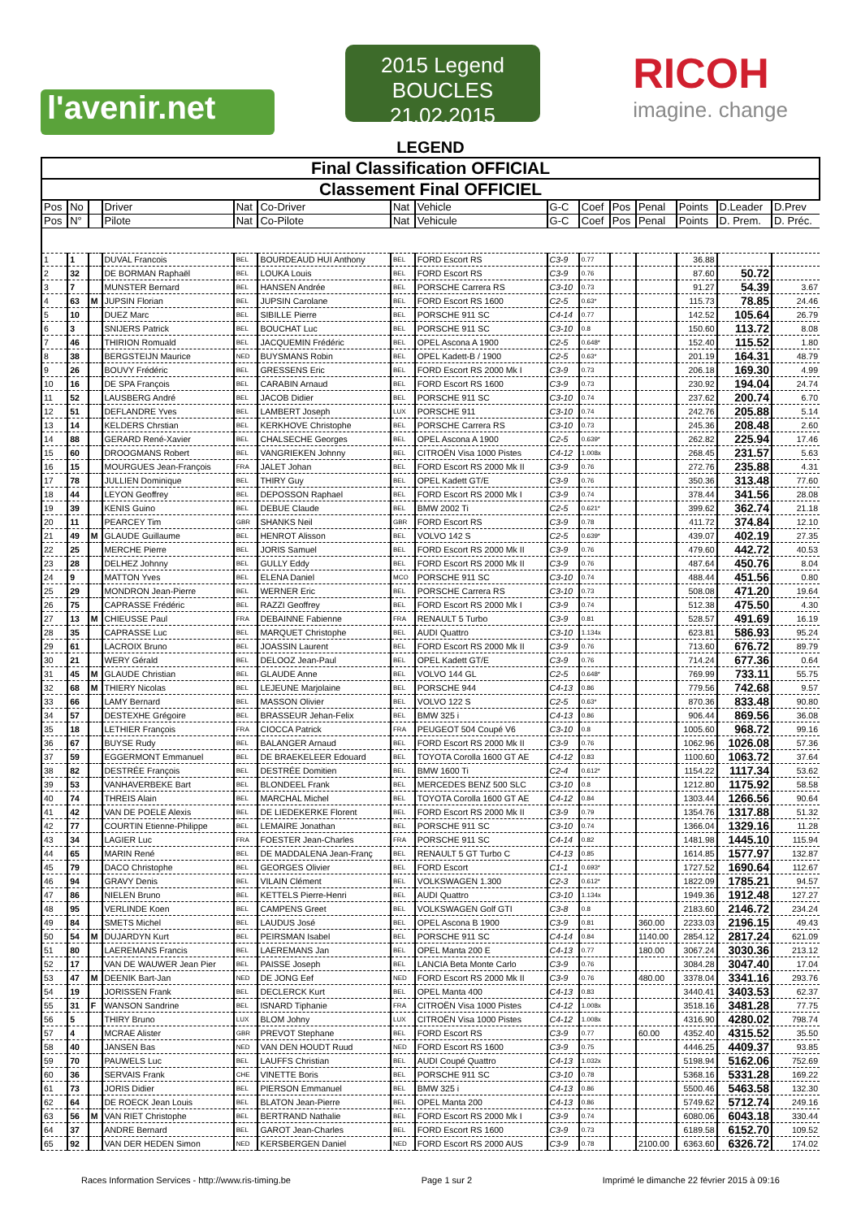l'avenir.net
2015 Legend
BOUCLES 21.02.2015
RICOH
imagine. change
LEGEND
| Final Classification OFFICIAL | | | | | | | | | | | | | | |
| Classement Final OFFICIEL | | | | | | | | | | | | | | |
| Pos | No | | Driver | Nat | Co-Driver | Nat | Vehicle | G-C | Coef | Pos | Penal | Points | D.Leader | D.Prev |
| Pos | N° | | Pilote | Nat | Co-Pilote | Nat | Vehicule | G-C | Coef | Pos | Penal | Points | D. Prem. | D. Préc. |
| 1 | 1 | | DUVAL Francois | BEL | BOURDEAUD HUI Anthony | BEL | FORD Escort RS | C3-9 | 0.77 | | | 36.88 | | |
| 2 | 32 | | DE BORMAN Raphaël | BEL | LOUKA Louis | BEL | FORD Escort RS | C3-9 | 0.76 | | | 87.60 | 50.72 | |
| 3 | 7 | | MUNSTER Bernard | BEL | HANSEN Andrée | BEL | PORSCHE Carrera RS | C3-10 | 0.73 | | | 91.27 | 54.39 | 3.67 |
| 4 | 63 | M | JUPSIN Florian | BEL | JUPSIN Carolane | BEL | FORD Escort RS 1600 | C2-5 | 0.63* | | | 115.73 | 78.85 | 24.46 |
| 5 | 10 | | DUEZ Marc | BEL | SIBILLE Pierre | BEL | PORSCHE 911 SC | C4-14 | 0.77 | | | 142.52 | 105.64 | 26.79 |
| 6 | 3 | | SNIJERS Patrick | BEL | BOUCHAT Luc | BEL | PORSCHE 911 SC | C3-10 | 0.8 | | | 150.60 | 113.72 | 8.08 |
| 7 | 46 | | THIRION Romuald | BEL | JACQUEMIN Frédéric | BEL | OPEL Ascona A 1900 | C2-5 | 0.648* | | | 152.40 | 115.52 | 1.80 |
| 8 | 38 | | BERGSTEIJN Maurice | NED | BUYSMANS Robin | BEL | OPEL Kadett-B / 1900 | C2-5 | 0.63* | | | 201.19 | 164.31 | 48.79 |
| 9 | 26 | | BOUVY Frédéric | BEL | GRESSENS Eric | BEL | FORD Escort RS 2000 Mk I | C3-9 | 0.73 | | | 206.18 | 169.30 | 4.99 |
| 10 | 16 | | DE SPA François | BEL | CARABIN Arnaud | BEL | FORD Escort RS 1600 | C3-9 | 0.73 | | | 230.92 | 194.04 | 24.74 |
| 11 | 52 | | LAUSBERG André | BEL | JACOB Didier | BEL | PORSCHE 911 SC | C3-10 | 0.74 | | | 237.62 | 200.74 | 6.70 |
| 12 | 51 | | DEFLANDRE Yves | BEL | LAMBERT Joseph | LUX | PORSCHE 911 | C3-10 | 0.74 | | | 242.76 | 205.88 | 5.14 |
| 13 | 14 | | KELDERS Chrstian | BEL | KERKHOVE Christophe | BEL | PORSCHE Carrera RS | C3-10 | 0.73 | | | 245.36 | 208.48 | 2.60 |
| 14 | 88 | | GERARD René-Xavier | BEL | CHALSECHE Georges | BEL | OPEL Ascona A 1900 | C2-5 | 0.639* | | | 262.82 | 225.94 | 17.46 |
| 15 | 60 | | DROOGMANS Robert | BEL | VANGRIEKEN Johnny | BEL | CITROËN Visa 1000 Pistes | C4-12 | 1.008x | | | 268.45 | 231.57 | 5.63 |
| 16 | 15 | | MOURGUES Jean-François | FRA | JALET Johan | BEL | FORD Escort RS 2000 Mk II | C3-9 | 0.76 | | | 272.76 | 235.88 | 4.31 |
| 17 | 78 | | JULLIEN Dominique | BEL | THIRY Guy | BEL | OPEL Kadett GT/E | C3-9 | 0.76 | | | 350.36 | 313.48 | 77.60 |
| 18 | 44 | | LEYON Geoffrey | BEL | DEPOSSON Raphael | BEL | FORD Escort RS 2000 Mk I | C3-9 | 0.74 | | | 378.44 | 341.56 | 28.08 |
| 19 | 39 | | KENIS Guino | BEL | DEBUE Claude | BEL | BMW 2002 Ti | C2-5 | 0.621* | | | 399.62 | 362.74 | 21.18 |
| 20 | 11 | | PEARCEY Tim | GBR | SHANKS Neil | GBR | FORD Escort RS | C3-9 | 0.78 | | | 411.72 | 374.84 | 12.10 |
| 21 | 49 | M | GLAUDE Guillaume | BEL | HENROT Alisson | BEL | VOLVO 142 S | C2-5 | 0.639* | | | 439.07 | 402.19 | 27.35 |
| 22 | 25 | | MERCHE Pierre | BEL | JORIS Samuel | BEL | FORD Escort RS 2000 Mk II | C3-9 | 0.76 | | | 479.60 | 442.72 | 40.53 |
| 23 | 28 | | DELHEZ Johnny | BEL | GULLY Eddy | BEL | FORD Escort RS 2000 Mk II | C3-9 | 0.76 | | | 487.64 | 450.76 | 8.04 |
| 24 | 9 | | MATTON Yves | BEL | ELENA Daniel | MCO | PORSCHE 911 SC | C3-10 | 0.74 | | | 488.44 | 451.56 | 0.80 |
| 25 | 29 | | MONDRON Jean-Pierre | BEL | WERNER Eric | BEL | PORSCHE Carrera RS | C3-10 | 0.73 | | | 508.08 | 471.20 | 19.64 |
| 26 | 75 | | CAPRASSE Frédéric | BEL | RAZZI Geoffrey | BEL | FORD Escort RS 2000 Mk I | C3-9 | 0.74 | | | 512.38 | 475.50 | 4.30 |
| 27 | 13 | M | CHIEUSSE Paul | FRA | DEBAINNE Fabienne | FRA | RENAULT 5 Turbo | C3-9 | 0.81 | | | 528.57 | 491.69 | 16.19 |
| 28 | 35 | | CAPRASSE Luc | BEL | MARQUET Christophe | BEL | AUDI Quattro | C3-10 | 1.134x | | | 623.81 | 586.93 | 95.24 |
| 29 | 61 | | LACROIX Bruno | BEL | JOASSIN Laurent | BEL | FORD Escort RS 2000 Mk II | C3-9 | 0.76 | | | 713.60 | 676.72 | 89.79 |
| 30 | 21 | | WERY Gérald | BEL | DELOOZ Jean-Paul | BEL | OPEL Kadett GT/E | C3-9 | 0.76 | | | 714.24 | 677.36 | 0.64 |
| 31 | 45 | M | GLAUDE Christian | BEL | GLAUDE Anne | BEL | VOLVO 144 GL | C2-5 | 0.648* | | | 769.99 | 733.11 | 55.75 |
| 32 | 68 | M | THIERY Nicolas | BEL | LEJEUNE Marjolaine | BEL | PORSCHE 944 | C4-13 | 0.86 | | | 779.56 | 742.68 | 9.57 |
| 33 | 66 | | LAMY Bernard | BEL | MASSON Olivier | BEL | VOLVO 122 S | C2-5 | 0.63* | | | 870.36 | 833.48 | 90.80 |
| 34 | 57 | | DESTEXHE Grégoire | BEL | BRASSEUR Jehan-Felix | BEL | BMW 325 i | C4-13 | 0.86 | | | 906.44 | 869.56 | 36.08 |
| 35 | 18 | | LETHIER François | FRA | CIOCCA Patrick | FRA | PEUGEOT 504 Coupé V6 | C3-10 | 0.8 | | | 1005.60 | 968.72 | 99.16 |
| 36 | 67 | | BUYSE Rudy | BEL | BALANGER Arnaud | BEL | FORD Escort RS 2000 Mk II | C3-9 | 0.76 | | | 1062.96 | 1026.08 | 57.36 |
| 37 | 59 | | EGGERMONT Emmanuel | BEL | DE BRAEKELEER Edouard | BEL | TOYOTA Corolla 1600 GT AE | C4-12 | 0.83 | | | 1100.60 | 1063.72 | 37.64 |
| 38 | 82 | | DESTRÉE François | BEL | DESTRÉE Domitien | BEL | BMW 1600 Ti | C2-4 | 0.612* | | | 1154.22 | 1117.34 | 53.62 |
| 39 | 53 | | VANHAVERBEKE Bart | BEL | BLONDEEL Frank | BEL | MERCEDES BENZ 500 SLC | C3-10 | 0.8 | | | 1212.80 | 1175.92 | 58.58 |
| 40 | 74 | | THREIS Alain | BEL | MARCHAL Michel | BEL | TOYOTA Corolla 1600 GT AE | C4-12 | 0.84 | | | 1303.44 | 1266.56 | 90.64 |
| 41 | 42 | | VAN DE POELE Alexis | BEL | DE LIEDEKERKE Florent | BEL | FORD Escort RS 2000 Mk II | C3-9 | 0.79 | | | 1354.76 | 1317.88 | 51.32 |
| 42 | 77 | | COURTIN Etienne-Philippe | BEL | LEMAIRE Jonathan | BEL | PORSCHE 911 SC | C3-10 | 0.74 | | | 1366.04 | 1329.16 | 11.28 |
| 43 | 34 | | LAGIER Luc | FRA | FOESTER Jean-Charles | FRA | PORSCHE 911 SC | C4-14 | 0.82 | | | 1481.98 | 1445.10 | 115.94 |
| 44 | 65 | | MARIN René | BEL | DE MADDALENA Jean-Franç | BEL | RENAULT 5 GT Turbo C | C4-13 | 0.85 | | | 1614.85 | 1577.97 | 132.87 |
| 45 | 79 | | DACO Christophe | BEL | GEORGES Olivier | BEL | FORD Escort | C1-1 | 0.693* | | | 1727.52 | 1690.64 | 112.67 |
| 46 | 94 | | GRAVY Denis | BEL | VILAIN Clément | BEL | VOLKSWAGEN 1.300 | C2-3 | 0.612* | | | 1822.09 | 1785.21 | 94.57 |
| 47 | 86 | | NIELEN Bruno | BEL | KETTELS Pierre-Henri | BEL | AUDI Quattro | C3-10 | 1.134x | | | 1949.36 | 1912.48 | 127.27 |
| 48 | 95 | | VERLINDE Koen | BEL | CAMPENS Greet | BEL | VOLKSWAGEN Golf GTI | C3-8 | 0.8 | | | 2183.60 | 2146.72 | 234.24 |
| 49 | 84 | | SMETS Michel | BEL | LAUDUS José | BEL | OPEL Ascona B 1900 | C3-9 | 0.81 | | 360.00 | 2233.03 | 2196.15 | 49.43 |
| 50 | 54 | M | DUJARDYN Kurt | BEL | PEIRSMAN Isabel | BEL | PORSCHE 911 SC | C4-14 | 0.84 | | 1140.00 | 2854.12 | 2817.24 | 621.09 |
| 51 | 80 | | LAEREMANS Francis | BEL | LAEREMANS Jan | BEL | OPEL Manta 200 E | C4-13 | 0.77 | | 180.00 | 3067.24 | 3030.36 | 213.12 |
| 52 | 17 | | VAN DE WAUWER Jean Pier | BEL | PAISSE Joseph | BEL | LANCIA Beta Monte Carlo | C3-9 | 0.76 | | | 3084.28 | 3047.40 | 17.04 |
| 53 | 47 | M | DEENIK Bart-Jan | NED | DE JONG Eef | NED | FORD Escort RS 2000 Mk II | C3-9 | 0.76 | | 480.00 | 3378.04 | 3341.16 | 293.76 |
| 54 | 19 | | JORISSEN Frank | BEL | DECLERCK Kurt | BEL | OPEL Manta 400 | C4-13 | 0.83 | | | 3440.41 | 3403.53 | 62.37 |
| 55 | 31 | F | WANSON Sandrine | BEL | ISNARD Tiphanie | FRA | CITROËN Visa 1000 Pistes | C4-12 | 1.008x | | | 3518.16 | 3481.28 | 77.75 |
| 56 | 5 | | THIRY Bruno | LUX | BLOM Johny | LUX | CITROËN Visa 1000 Pistes | C4-12 | 1.008x | | | 4316.90 | 4280.02 | 798.74 |
| 57 | 4 | | MCRAE Alister | GBR | PREVOT Stephane | BEL | FORD Escort RS | C3-9 | 0.77 | | 60.00 | 4352.40 | 4315.52 | 35.50 |
| 58 | 40 | | JANSEN Bas | NED | VAN DEN HOUDT Ruud | NED | FORD Escort RS 1600 | C3-9 | 0.75 | | | 4446.25 | 4409.37 | 93.85 |
| 59 | 70 | | PAUWELS Luc | BEL | LAUFFS Christian | BEL | AUDI Coupé Quattro | C4-13 | 1.032x | | | 5198.94 | 5162.06 | 752.69 |
| 60 | 36 | | SERVAIS Frank | CHE | VINETTE Boris | BEL | PORSCHE 911 SC | C3-10 | 0.78 | | | 5368.16 | 5331.28 | 169.22 |
| 61 | 73 | | JORIS Didier | BEL | PIERSON Emmanuel | BEL | BMW 325 i | C4-13 | 0.86 | | | 5500.46 | 5463.58 | 132.30 |
| 62 | 64 | | DE ROECK Jean Louis | BEL | BLATON Jean-Pierre | BEL | OPEL Manta 200 | C4-13 | 0.86 | | | 5749.62 | 5712.74 | 249.16 |
| 63 | 56 | M | VAN RIET Christophe | BEL | BERTRAND Nathalie | BEL | FORD Escort RS 2000 Mk I | C3-9 | 0.74 | | | 6080.06 | 6043.18 | 330.44 |
| 64 | 37 | | ANDRE Bernard | BEL | GAROT Jean-Charles | BEL | FORD Escort RS 1600 | C3-9 | 0.73 | | | 6189.58 | 6152.70 | 109.52 |
| 65 | 92 | | VAN DER HEDEN Simon | NED | KERSBERGEN Daniel | NED | FORD Escort RS 2000 AUS | C3-9 | 0.78 | | 2100.00 | 6363.60 | 6326.72 | 174.02 |
Races Information Services - http://www.ris-timing.be Page 1 sur 2 Imprimé le dimanche 22 février 2015 à 09:16